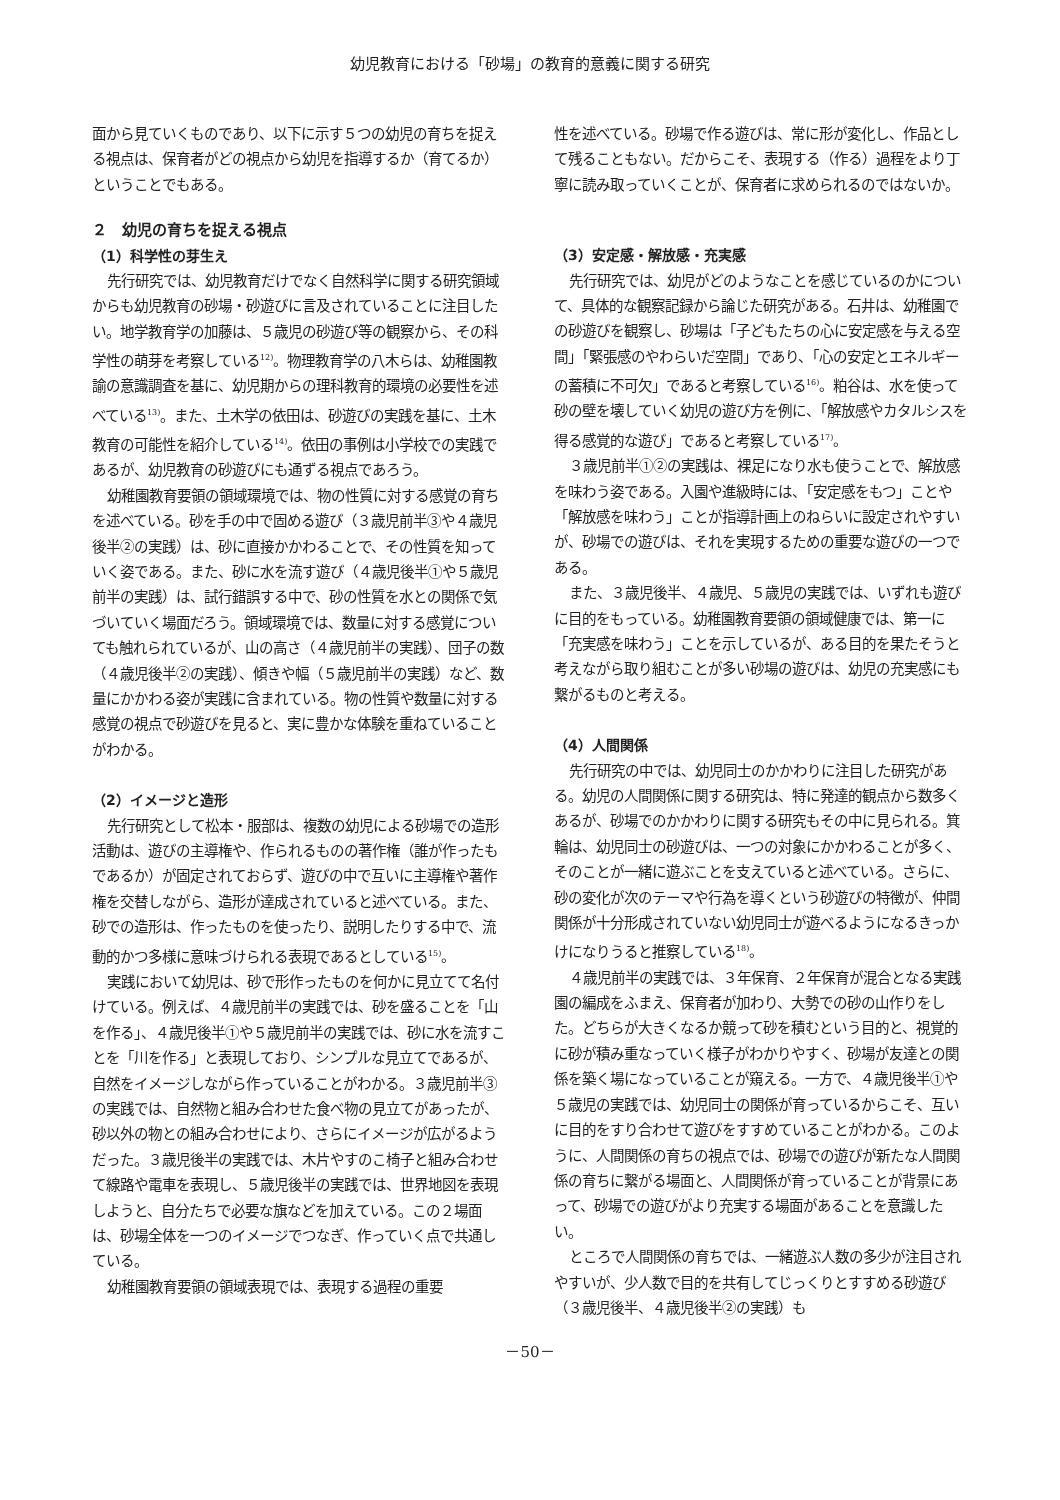幼児教育における「砂場」の教育的意義に関する研究
面から見ていくものであり、以下に示す５つの幼児の育ちを捉える視点は、保育者がどの視点から幼児を指導するか（育てるか）ということでもある。
２　幼児の育ちを捉える視点
（1）科学性の芽生え
先行研究では、幼児教育だけでなく自然科学に関する研究領域からも幼児教育の砂場・砂遊びに言及されていることに注目したい。地学教育学の加藤は、５歳児の砂遊び等の観察から、その科学性の萌芽を考察している<sup>12)</sup>。物理教育学の八木らは、幼稚園教諭の意識調査を基に、幼児期からの理科教育的環境の必要性を述べている<sup>13)</sup>。また、土木学の依田は、砂遊びの実践を基に、土木教育の可能性を紹介している<sup>14)</sup>。依田の事例は小学校での実践であるが、幼児教育の砂遊びにも通ずる視点であろう。
幼稚園教育要領の領域環境では、物の性質に対する感覚の育ちを述べている。砂を手の中で固める遊び（３歳児前半③や４歳児後半②の実践）は、砂に直接かかわることで、その性質を知っていく姿である。また、砂に水を流す遊び（４歳児後半①や５歳児前半の実践）は、試行錯誤する中で、砂の性質を水との関係で気づいていく場面だろう。領域環境では、数量に対する感覚についても触れられているが、山の高さ（４歳児前半の実践）、団子の数（４歳児後半②の実践）、傾きや幅（５歳児前半の実践）など、数量にかかわる姿が実践に含まれている。物の性質や数量に対する感覚の視点で砂遊びを見ると、実に豊かな体験を重ねていることがわかる。
（2）イメージと造形
先行研究として松本・服部は、複数の幼児による砂場での造形活動は、遊びの主導権や、作られるものの著作権（誰が作ったもであるか）が固定されておらず、遊びの中で互いに主導権や著作権を交替しながら、造形が達成されていると述べている。また、砂での造形は、作ったものを使ったり、説明したりする中で、流動的かつ多様に意味づけられる表現であるとしている<sup>15)</sup>。
実践において幼児は、砂で形作ったものを何かに見立てて名付けている。例えば、４歳児前半の実践では、砂を盛ることを「山を作る」、４歳児後半①や５歳児前半の実践では、砂に水を流すことを「川を作る」と表現しており、シンプルな見立てであるが、自然をイメージしながら作っていることがわかる。３歳児前半③の実践では、自然物と組み合わせた食べ物の見立てがあったが、砂以外の物との組み合わせにより、さらにイメージが広がるようだった。３歳児後半の実践では、木片やすのこ椅子と組み合わせて線路や電車を表現し、５歳児後半の実践では、世界地図を表現しようと、自分たちで必要な旗などを加えている。この２場面は、砂場全体を一つのイメージでつなぎ、作っていく点で共通している。
幼稚園教育要領の領域表現では、表現する過程の重要
性を述べている。砂場で作る遊びは、常に形が変化し、作品として残ることもない。だからこそ、表現する（作る）過程をより丁寧に読み取っていくことが、保育者に求められるのではないか。
（3）安定感・解放感・充実感
先行研究では、幼児がどのようなことを感じているのかについて、具体的な観察記録から論じた研究がある。石井は、幼稚園での砂遊びを観察し、砂場は「子どもたちの心に安定感を与える空間」「緊張感のやわらいだ空間」であり、「心の安定とエネルギーの蓄積に不可欠」であると考察している<sup>16)</sup>。粕谷は、水を使って砂の壁を壊していく幼児の遊び方を例に、「解放感やカタルシスを得る感覚的な遊び」であると考察している<sup>17)</sup>。
３歳児前半①②の実践は、裸足になり水も使うことで、解放感を味わう姿である。入園や進級時には、「安定感をもつ」ことや「解放感を味わう」ことが指導計画上のねらいに設定されやすいが、砂場での遊びは、それを実現するための重要な遊びの一つである。
また、３歳児後半、４歳児、５歳児の実践では、いずれも遊びに目的をもっている。幼稚園教育要領の領域健康では、第一に「充実感を味わう」ことを示しているが、ある目的を果たそうと考えながら取り組むことが多い砂場の遊びは、幼児の充実感にも繋がるものと考える。
（4）人間関係
先行研究の中では、幼児同士のかかわりに注目した研究がある。幼児の人間関係に関する研究は、特に発達的観点から数多くあるが、砂場でのかかわりに関する研究もその中に見られる。箕輪は、幼児同士の砂遊びは、一つの対象にかかわることが多く、そのことが一緒に遊ぶことを支えていると述べている。さらに、砂の変化が次のテーマや行為を導くという砂遊びの特徴が、仲間関係が十分形成されていない幼児同士が遊べるようになるきっかけになりうると推察している<sup>18)</sup>。
４歳児前半の実践では、３年保育、２年保育が混合となる実践園の編成をふまえ、保育者が加わり、大勢での砂の山作りをした。どちらが大きくなるか競って砂を積むという目的と、視覚的に砂が積み重なっていく様子がわかりやすく、砂場が友達との関係を築く場になっていることが窺える。一方で、４歳児後半①や５歳児の実践では、幼児同士の関係が育っているからこそ、互いに目的をすり合わせて遊びをすすめていることがわかる。このように、人間関係の育ちの視点では、砂場での遊びが新たな人間関係の育ちに繋がる場面と、人間関係が育っていることが背景にあって、砂場での遊びがより充実する場面があることを意識したい。
ところで人間関係の育ちでは、一緒遊ぶ人数の多少が注目されやすいが、少人数で目的を共有してじっくりとすすめる砂遊び（３歳児後半、４歳児後半②の実践）も
－50－